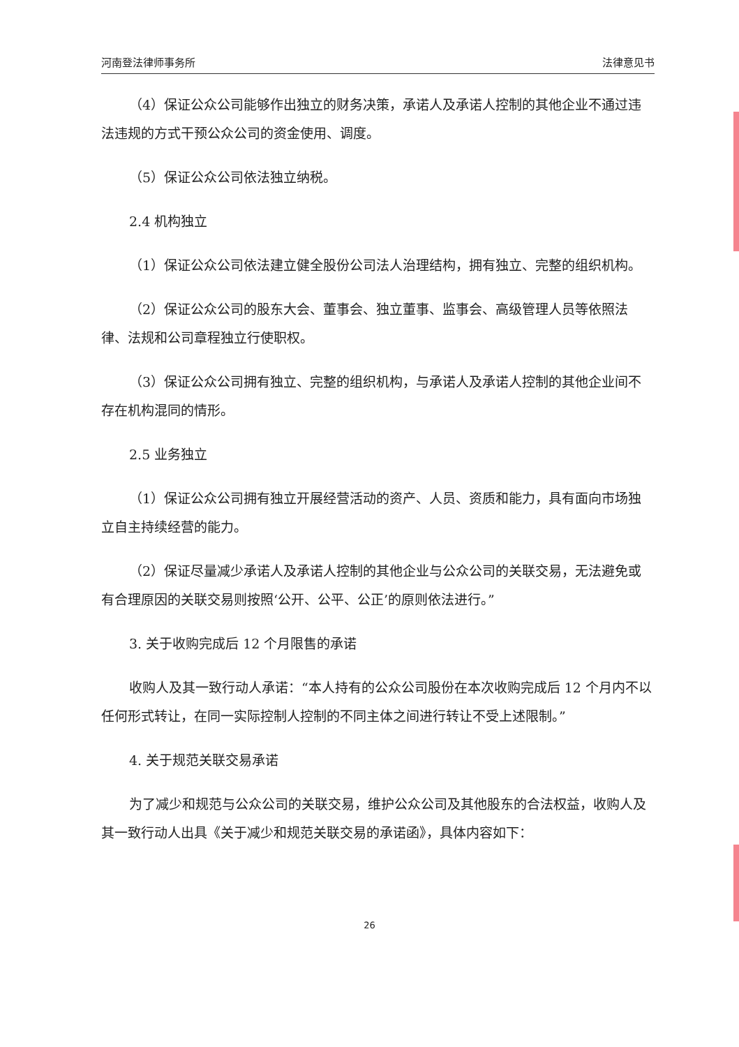河南登法律师事务所 法律意见书
（4）保证公众公司能够作出独立的财务决策，承诺人及承诺人控制的其他企业不通过违法违规的方式干预公众公司的资金使用、调度。
（5）保证公众公司依法独立纳税。
2.4 机构独立
（1）保证公众公司依法建立健全股份公司法人治理结构，拥有独立、完整的组织机构。
（2）保证公众公司的股东大会、董事会、独立董事、监事会、高级管理人员等依照法律、法规和公司章程独立行使职权。
（3）保证公众公司拥有独立、完整的组织机构，与承诺人及承诺人控制的其他企业间不存在机构混同的情形。
2.5 业务独立
（1）保证公众公司拥有独立开展经营活动的资产、人员、资质和能力，具有面向市场独立自主持续经营的能力。
（2）保证尽量减少承诺人及承诺人控制的其他企业与公众公司的关联交易，无法避免或有合理原因的关联交易则按照‘公开、公平、公正’的原则依法进行。”
3. 关于收购完成后 12 个月限售的承诺
收购人及其一致行动人承诺：“本人持有的公众公司股份在本次收购完成后 12 个月内不以任何形式转让，在同一实际控制人控制的不同主体之间进行转让不受上述限制。”
4. 关于规范关联交易承诺
为了减少和规范与公众公司的关联交易，维护公众公司及其他股东的合法权益，收购人及其一致行动人出具《关于减少和规范关联交易的承诺函》，具体内容如下：
26